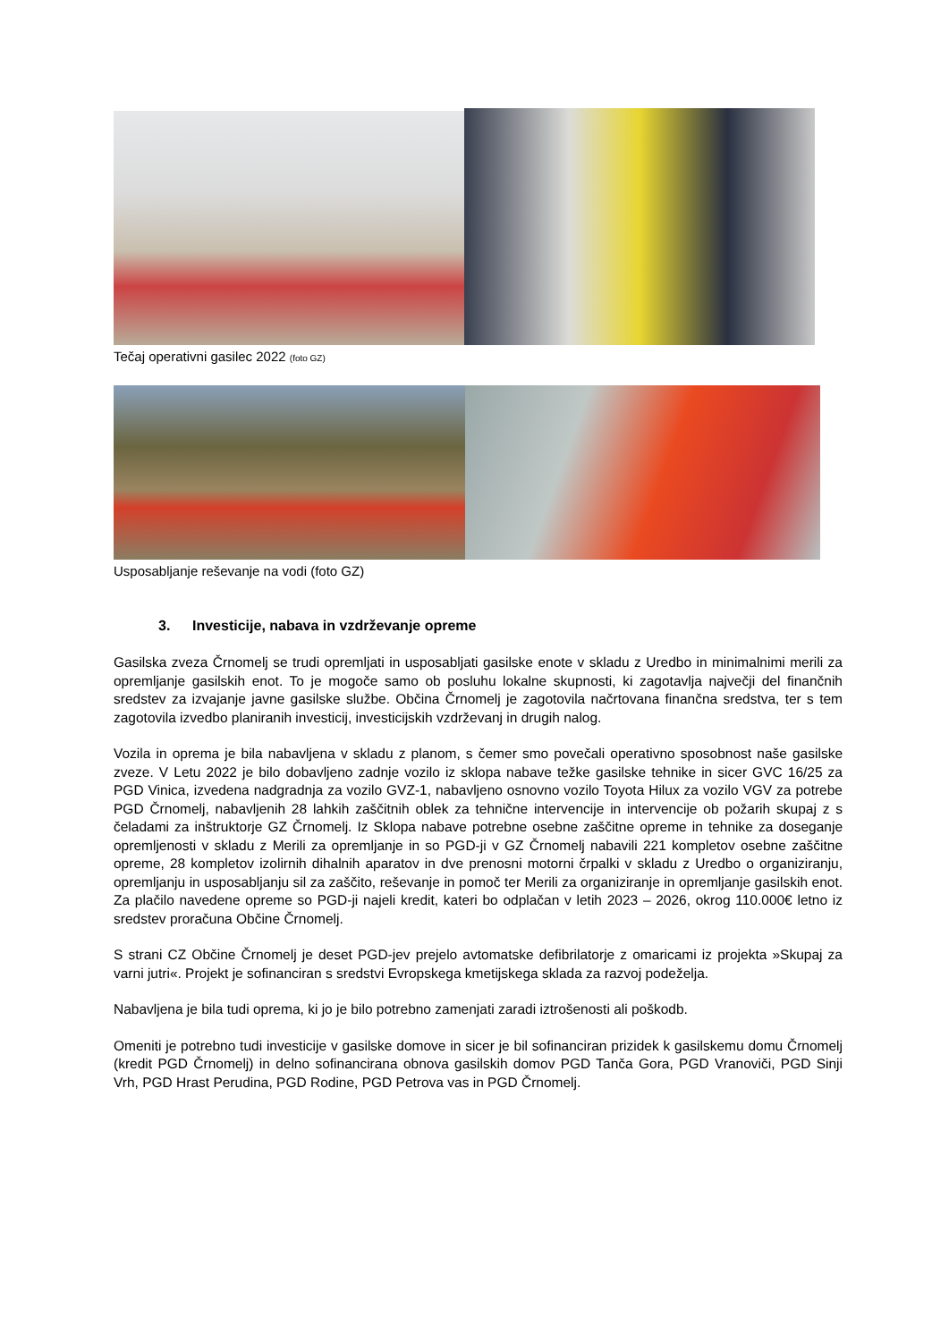Tečaj operativni gasilec 2022 (foto GZ)
Usposabljanje reševanje na vodi (foto GZ)
3. Investicije, nabava in vzdrževanje opreme
Gasilska zveza Črnomelj se trudi opremljati in usposabljati gasilske enote v skladu z Uredbo in minimalnimi merili za opremljanje gasilskih enot. To je mogoče samo ob posluhu lokalne skupnosti, ki zagotavlja največji del finančnih sredstev za izvajanje javne gasilske službe. Občina Črnomelj je zagotovila načrtovana finančna sredstva, ter s tem zagotovila izvedbo planiranih investicij, investicijskih vzdrževanj in drugih nalog.
Vozila in oprema je bila nabavljena v skladu z planom, s čemer smo povečali operativno sposobnost naše gasilske zveze. V Letu 2022 je bilo dobavljeno zadnje vozilo iz sklopa nabave težke gasilske tehnike in sicer GVC 16/25 za PGD Vinica, izvedena nadgradnja za vozilo GVZ-1, nabavljeno osnovno vozilo Toyota Hilux za vozilo VGV za potrebe PGD Črnomelj, nabavljenih 28 lahkih zaščitnih oblek za tehnične intervencije in intervencije ob požarih skupaj z s čeladami za inštruktorje GZ Črnomelj. Iz Sklopa nabave potrebne osebne zaščitne opreme in tehnike za doseganje opremljenosti v skladu z Merili za opremljanje in so PGD-ji v GZ Črnomelj nabavili 221 kompletov osebne zaščitne opreme, 28 kompletov izolirnih dihalnih aparatov in dve prenosni motorni črpalki v skladu z Uredbo o organiziranju, opremljanju in usposabljanju sil za zaščito, reševanje in pomoč ter Merili za organiziranje in opremljanje gasilskih enot. Za plačilo navedene opreme so PGD-ji najeli kredit, kateri bo odplačan v letih 2023 – 2026, okrog 110.000€ letno iz sredstev proračuna Občine Črnomelj.
S strani CZ Občine Črnomelj je deset PGD-jev prejelo avtomatske defibrilatorje z omaricami iz projekta »Skupaj za varni jutri«. Projekt je sofinanciran s sredstvi Evropskega kmetijskega sklada za razvoj podeželja.
Nabavljena je bila tudi oprema, ki jo je bilo potrebno zamenjati zaradi iztrošenosti ali poškodb.
Omeniti je potrebno tudi investicije v gasilske domove in sicer je bil sofinanciran prizidek k gasilskemu domu Črnomelj (kredit PGD Črnomelj) in delno sofinancirana obnova gasilskih domov PGD Tanča Gora, PGD Vranoviči, PGD Sinji Vrh, PGD Hrast Perudina, PGD Rodine, PGD Petrova vas in PGD Črnomelj.